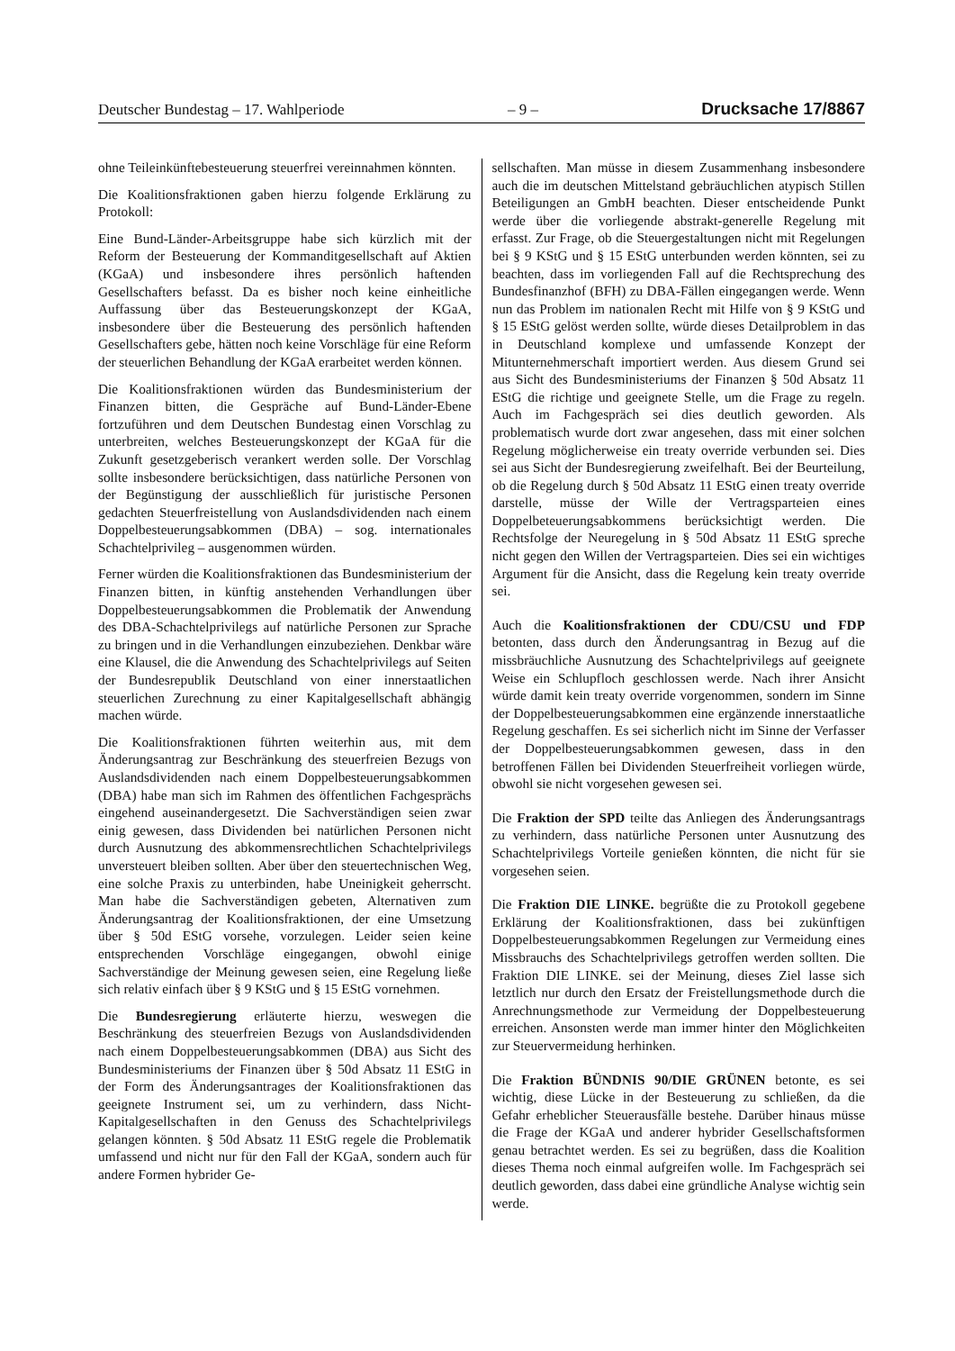Deutscher Bundestag – 17. Wahlperiode – 9 – Drucksache 17/8867
ohne Teileinkünftebesteuerung steuerfrei vereinnahmen könnten.
Die Koalitionsfraktionen gaben hierzu folgende Erklärung zu Protokoll:
Eine Bund-Länder-Arbeitsgruppe habe sich kürzlich mit der Reform der Besteuerung der Kommanditgesellschaft auf Aktien (KGaA) und insbesondere ihres persönlich haftenden Gesellschafters befasst. Da es bisher noch keine einheitliche Auffassung über das Besteuerungskonzept der KGaA, insbesondere über die Besteuerung des persönlich haftenden Gesellschafters gebe, hätten noch keine Vorschläge für eine Reform der steuerlichen Behandlung der KGaA erarbeitet werden können.
Die Koalitionsfraktionen würden das Bundesministerium der Finanzen bitten, die Gespräche auf Bund-Länder-Ebene fortzuführen und dem Deutschen Bundestag einen Vorschlag zu unterbreiten, welches Besteuerungskonzept der KGaA für die Zukunft gesetzgeberisch verankert werden solle. Der Vorschlag sollte insbesondere berücksichtigen, dass natürliche Personen von der Begünstigung der ausschließlich für juristische Personen gedachten Steuerfreistellung von Auslandsdividenden nach einem Doppelbesteuerungsabkommen (DBA) – sog. internationales Schachtelprivileg – ausgenommen würden.
Ferner würden die Koalitionsfraktionen das Bundesministerium der Finanzen bitten, in künftig anstehenden Verhandlungen über Doppelbesteuerungsabkommen die Problematik der Anwendung des DBA-Schachtelprivilegs auf natürliche Personen zur Sprache zu bringen und in die Verhandlungen einzubeziehen. Denkbar wäre eine Klausel, die die Anwendung des Schachtelprivilegs auf Seiten der Bundesrepublik Deutschland von einer innerstaatlichen steuerlichen Zurechnung zu einer Kapitalgesellschaft abhängig machen würde.
Die Koalitionsfraktionen führten weiterhin aus, mit dem Änderungsantrag zur Beschränkung des steuerfreien Bezugs von Auslandsdividenden nach einem Doppelbesteuerungsabkommen (DBA) habe man sich im Rahmen des öffentlichen Fachgesprächs eingehend auseinandergesetzt. Die Sachverständigen seien zwar einig gewesen, dass Dividenden bei natürlichen Personen nicht durch Ausnutzung des abkommensrechtlichen Schachtelprivilegs unversteuert bleiben sollten. Aber über den steuertechnischen Weg, eine solche Praxis zu unterbinden, habe Uneinigkeit geherrscht. Man habe die Sachverständigen gebeten, Alternativen zum Änderungsantrag der Koalitionsfraktionen, der eine Umsetzung über § 50d EStG vorsehe, vorzulegen. Leider seien keine entsprechenden Vorschläge eingegangen, obwohl einige Sachverständige der Meinung gewesen seien, eine Regelung ließe sich relativ einfach über § 9 KStG und § 15 EStG vornehmen.
Die Bundesregierung erläuterte hierzu, weswegen die Beschränkung des steuerfreien Bezugs von Auslandsdividenden nach einem Doppelbesteuerungsabkommen (DBA) aus Sicht des Bundesministeriums der Finanzen über § 50d Absatz 11 EStG in der Form des Änderungsantrages der Koalitionsfraktionen das geeignete Instrument sei, um zu verhindern, dass Nicht-Kapitalgesellschaften in den Genuss des Schachtelprivilegs gelangen könnten. § 50d Absatz 11 EStG regele die Problematik umfassend und nicht nur für den Fall der KGaA, sondern auch für andere Formen hybrider Ge-
sellschaften. Man müsse in diesem Zusammenhang insbesondere auch die im deutschen Mittelstand gebräuchlichen atypisch Stillen Beteiligungen an GmbH beachten. Dieser entscheidende Punkt werde über die vorliegende abstrakt-generelle Regelung mit erfasst. Zur Frage, ob die Steuergestaltungen nicht mit Regelungen bei § 9 KStG und § 15 EStG unterbunden werden könnten, sei zu beachten, dass im vorliegenden Fall auf die Rechtsprechung des Bundesfinanzhof (BFH) zu DBA-Fällen eingegangen werde. Wenn nun das Problem im nationalen Recht mit Hilfe von § 9 KStG und § 15 EStG gelöst werden sollte, würde dieses Detailproblem in das in Deutschland komplexe und umfassende Konzept der Mitunternehmerschaft importiert werden. Aus diesem Grund sei aus Sicht des Bundesministeriums der Finanzen § 50d Absatz 11 EStG die richtige und geeignete Stelle, um die Frage zu regeln. Auch im Fachgespräch sei dies deutlich geworden. Als problematisch wurde dort zwar angesehen, dass mit einer solchen Regelung möglicherweise ein treaty override verbunden sei. Dies sei aus Sicht der Bundesregierung zweifelhaft. Bei der Beurteilung, ob die Regelung durch § 50d Absatz 11 EStG einen treaty override darstelle, müsse der Wille der Vertragsparteien eines Doppelbeteuerungsabkommens berücksichtigt werden. Die Rechtsfolge der Neuregelung in § 50d Absatz 11 EStG spreche nicht gegen den Willen der Vertragsparteien. Dies sei ein wichtiges Argument für die Ansicht, dass die Regelung kein treaty override sei.
Auch die Koalitionsfraktionen der CDU/CSU und FDP betonten, dass durch den Änderungsantrag in Bezug auf die missbräuchliche Ausnutzung des Schachtelprivilegs auf geeignete Weise ein Schlupfloch geschlossen werde. Nach ihrer Ansicht würde damit kein treaty override vorgenommen, sondern im Sinne der Doppelbesteuerungsabkommen eine ergänzende innerstaatliche Regelung geschaffen. Es sei sicherlich nicht im Sinne der Verfasser der Doppelbesteuerungsabkommen gewesen, dass in den betroffenen Fällen bei Dividenden Steuerfreiheit vorliegen würde, obwohl sie nicht vorgesehen gewesen sei.
Die Fraktion der SPD teilte das Anliegen des Änderungsantrags zu verhindern, dass natürliche Personen unter Ausnutzung des Schachtelprivilegs Vorteile genießen könnten, die nicht für sie vorgesehen seien.
Die Fraktion DIE LINKE. begrüßte die zu Protokoll gegebene Erklärung der Koalitionsfraktionen, dass bei zukünftigen Doppelbesteuerungsabkommen Regelungen zur Vermeidung eines Missbrauchs des Schachtelprivilegs getroffen werden sollten. Die Fraktion DIE LINKE. sei der Meinung, dieses Ziel lasse sich letztlich nur durch den Ersatz der Freistellungsmethode durch die Anrechnungsmethode zur Vermeidung der Doppelbesteuerung erreichen. Ansonsten werde man immer hinter den Möglichkeiten zur Steuervermeidung herhinken.
Die Fraktion BÜNDNIS 90/DIE GRÜNEN betonte, es sei wichtig, diese Lücke in der Besteuerung zu schließen, da die Gefahr erheblicher Steuerausfälle bestehe. Darüber hinaus müsse die Frage der KGaA und anderer hybrider Gesellschaftsformen genau betrachtet werden. Es sei zu begrüßen, dass die Koalition dieses Thema noch einmal aufgreifen wolle. Im Fachgespräch sei deutlich geworden, dass dabei eine gründliche Analyse wichtig sein werde.